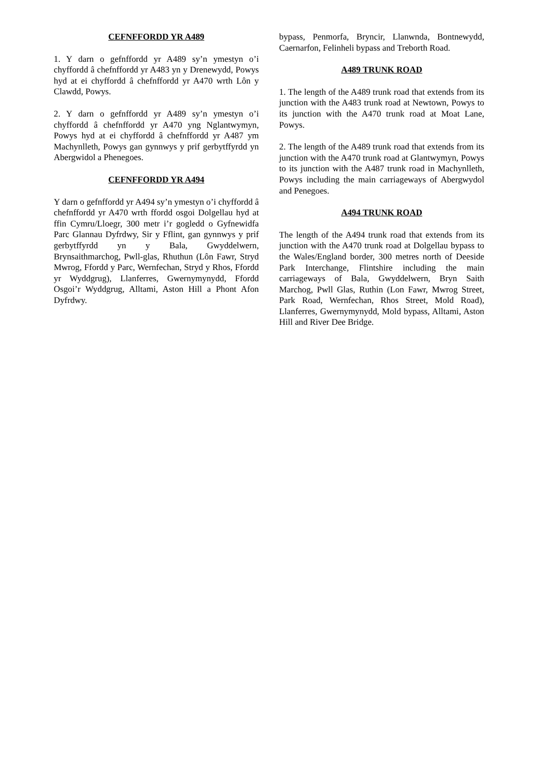CEFNFFORDD YR A489
1. Y darn o gefnffordd yr A489 sy’n ymestyn o’i chyffordd â chefnffordd yr A483 yn y Drenewydd, Powys hyd at ei chyffordd â chefnffordd yr A470 wrth Lôn y Clawdd, Powys.
2. Y darn o gefnffordd yr A489 sy’n ymestyn o’i chyffordd â chefnffordd yr A470 yng Nglantwymyn, Powys hyd at ei chyffordd â chefnffordd yr A487 ym Machynlleth, Powys gan gynnwys y prif gerbytffyrdd yn Abergwidol a Phenegoes.
CEFNFFORDD YR A494
Y darn o gefnffordd yr A494 sy’n ymestyn o’i chyffordd â chefnffordd yr A470 wrth ffordd osgoi Dolgellau hyd at ffin Cymru/Lloegr, 300 metr i’r gogledd o Gyfnewidfa Parc Glannau Dyfrdwy, Sir y Fflint, gan gynnwys y prif gerbytffyrdd yn y Bala, Gwyddelwern, Brynsaithmarchog, Pwll-glas, Rhuthun (Lôn Fawr, Stryd Mwrog, Ffordd y Parc, Wernfechan, Stryd y Rhos, Ffordd yr Wyddgrug), Llanferres, Gwernymynydd, Ffordd Osgoi’r Wyddgrug, Alltami, Aston Hill a Phont Afon Dyfrdwy.
bypass, Penmorfa, Bryncir, Llanwnda, Bontnewydd, Caernarfon, Felinheli bypass and Treborth Road.
A489 TRUNK ROAD
1. The length of the A489 trunk road that extends from its junction with the A483 trunk road at Newtown, Powys to its junction with the A470 trunk road at Moat Lane, Powys.
2. The length of the A489 trunk road that extends from its junction with the A470 trunk road at Glantwymyn, Powys to its junction with the A487 trunk road in Machynlleth, Powys including the main carriageways of Abergwydol and Penegoes.
A494 TRUNK ROAD
The length of the A494 trunk road that extends from its junction with the A470 trunk road at Dolgellau bypass to the Wales/England border, 300 metres north of Deeside Park Interchange, Flintshire including the main carriageways of Bala, Gwyddelwern, Bryn Saith Marchog, Pwll Glas, Ruthin (Lon Fawr, Mwrog Street, Park Road, Wernfechan, Rhos Street, Mold Road), Llanferres, Gwernymynydd, Mold bypass, Alltami, Aston Hill and River Dee Bridge.